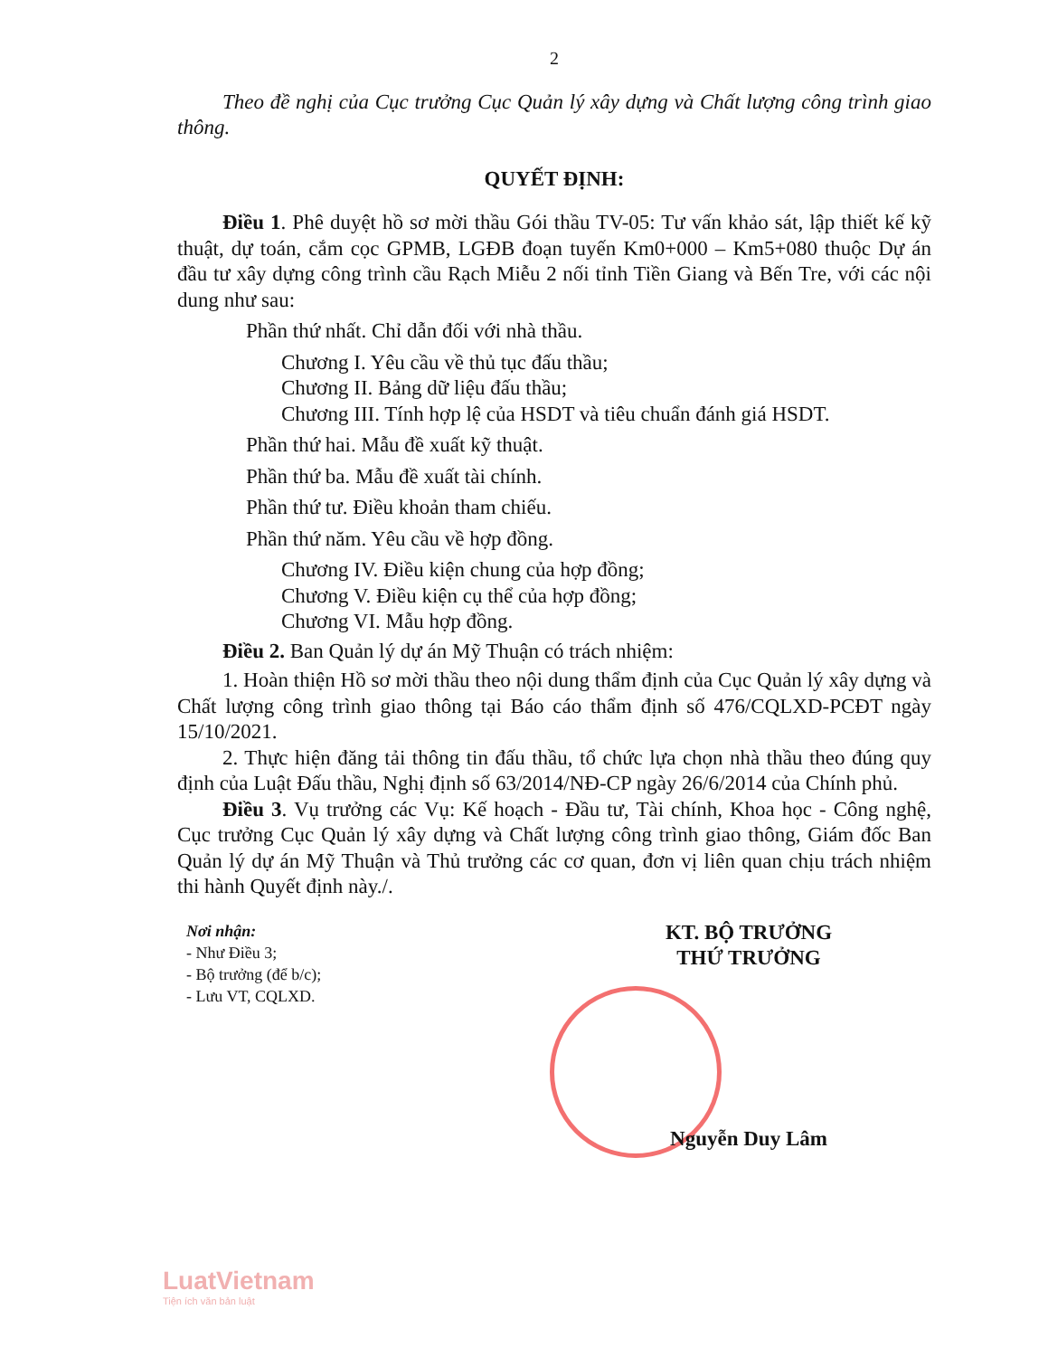2
Theo đề nghị của Cục trưởng Cục Quản lý xây dựng và Chất lượng công trình giao thông.
QUYẾT ĐỊNH:
Điều 1. Phê duyệt hồ sơ mời thầu Gói thầu TV-05: Tư vấn khảo sát, lập thiết kế kỹ thuật, dự toán, cắm cọc GPMB, LGĐB đoạn tuyến Km0+000 – Km5+080 thuộc Dự án đầu tư xây dựng công trình cầu Rạch Miễu 2 nối tỉnh Tiền Giang và Bến Tre, với các nội dung như sau:
Phần thứ nhất. Chỉ dẫn đối với nhà thầu.
Chương I. Yêu cầu về thủ tục đấu thầu;
Chương II. Bảng dữ liệu đấu thầu;
Chương III. Tính hợp lệ của HSDT và tiêu chuẩn đánh giá HSDT.
Phần thứ hai. Mẫu đề xuất kỹ thuật.
Phần thứ ba. Mẫu đề xuất tài chính.
Phần thứ tư. Điều khoản tham chiếu.
Phần thứ năm. Yêu cầu về hợp đồng.
Chương IV. Điều kiện chung của hợp đồng;
Chương V. Điều kiện cụ thể của hợp đồng;
Chương VI. Mẫu hợp đồng.
Điều 2. Ban Quản lý dự án Mỹ Thuận có trách nhiệm:
1. Hoàn thiện Hồ sơ mời thầu theo nội dung thẩm định của Cục Quản lý xây dựng và Chất lượng công trình giao thông tại Báo cáo thẩm định số 476/CQLXD-PCĐT ngày 15/10/2021.
2. Thực hiện đăng tải thông tin đấu thầu, tổ chức lựa chọn nhà thầu theo đúng quy định của Luật Đấu thầu, Nghị định số 63/2014/NĐ-CP ngày 26/6/2014 của Chính phủ.
Điều 3. Vụ trưởng các Vụ: Kế hoạch - Đầu tư, Tài chính, Khoa học - Công nghệ, Cục trưởng Cục Quản lý xây dựng và Chất lượng công trình giao thông, Giám đốc Ban Quản lý dự án Mỹ Thuận và Thủ trưởng các cơ quan, đơn vị liên quan chịu trách nhiệm thi hành Quyết định này./.
Nơi nhận:
- Như Điều 3;
- Bộ trưởng (để b/c);
- Lưu VT, CQLXD.
KT. BỘ TRƯỞNG
THỨ TRƯỞNG
Nguyễn Duy Lâm
LuatVietnam
Tiện ích văn bản luật